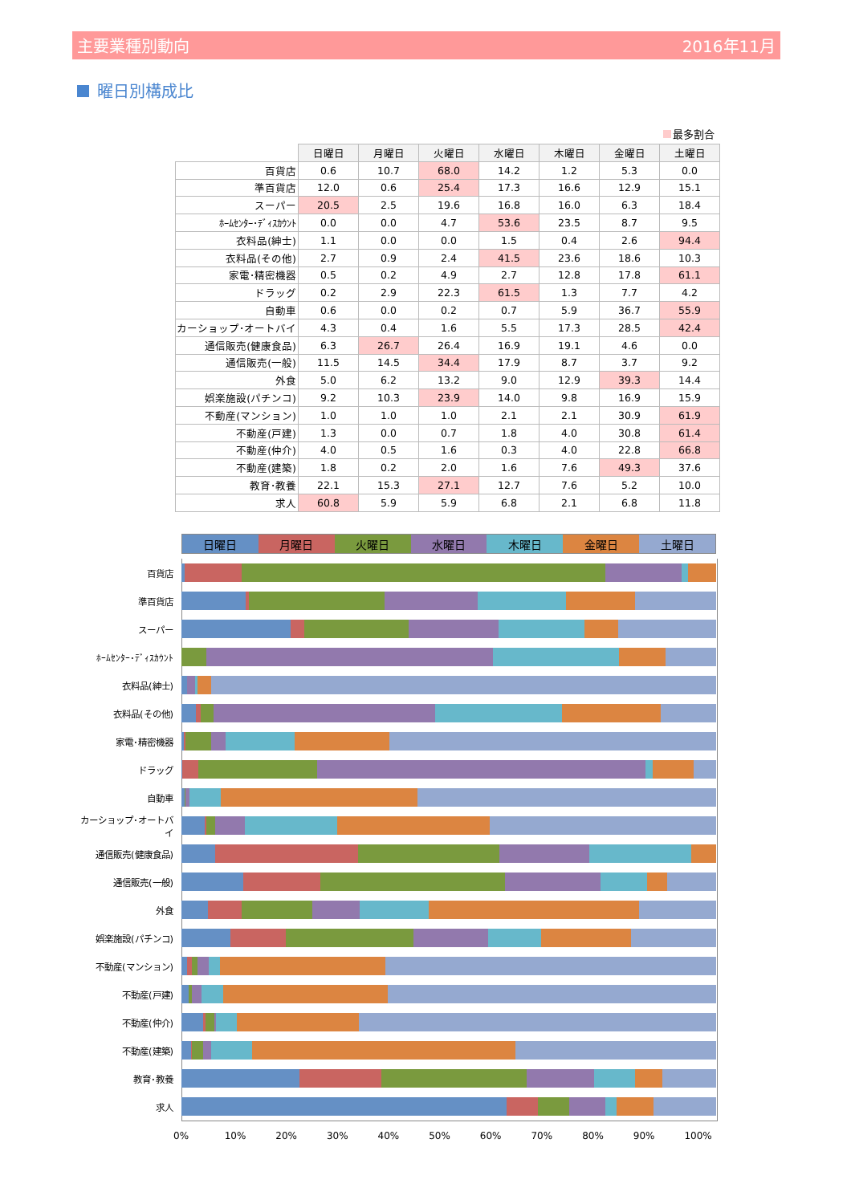主要業種別動向 2016年11月
曜日別構成比
最多割合
| | 日曜日 | 月曜日 | 火曜日 | 水曜日 | 木曜日 | 金曜日 | 土曜日 |
| --- | --- | --- | --- | --- | --- | --- | --- |
| 百貨店 | 0.6 | 10.7 | 68.0 | 14.2 | 1.2 | 5.3 | 0.0 |
| 準百貨店 | 12.0 | 0.6 | 25.4 | 17.3 | 16.6 | 12.9 | 15.1 |
| スーパー | 20.5 | 2.5 | 19.6 | 16.8 | 16.0 | 6.3 | 18.4 |
| ﾎｰﾑｾﾝﾀｰ･ﾃﾞｨｽｶｳﾝﾄ | 0.0 | 0.0 | 4.7 | 53.6 | 23.5 | 8.7 | 9.5 |
| 衣料品(紳士) | 1.1 | 0.0 | 0.0 | 1.5 | 0.4 | 2.6 | 94.4 |
| 衣料品(その他) | 2.7 | 0.9 | 2.4 | 41.5 | 23.6 | 18.6 | 10.3 |
| 家電･精密機器 | 0.5 | 0.2 | 4.9 | 2.7 | 12.8 | 17.8 | 61.1 |
| ドラッグ | 0.2 | 2.9 | 22.3 | 61.5 | 1.3 | 7.7 | 4.2 |
| 自動車 | 0.6 | 0.0 | 0.2 | 0.7 | 5.9 | 36.7 | 55.9 |
| カーショップ･オートバイ | 4.3 | 0.4 | 1.6 | 5.5 | 17.3 | 28.5 | 42.4 |
| 通信販売(健康食品) | 6.3 | 26.7 | 26.4 | 16.9 | 19.1 | 4.6 | 0.0 |
| 通信販売(一般) | 11.5 | 14.5 | 34.4 | 17.9 | 8.7 | 3.7 | 9.2 |
| 外食 | 5.0 | 6.2 | 13.2 | 9.0 | 12.9 | 39.3 | 14.4 |
| 娯楽施設(パチンコ) | 9.2 | 10.3 | 23.9 | 14.0 | 9.8 | 16.9 | 15.9 |
| 不動産(マンション) | 1.0 | 1.0 | 1.0 | 2.1 | 2.1 | 30.9 | 61.9 |
| 不動産(戸建) | 1.3 | 0.0 | 0.7 | 1.8 | 4.0 | 30.8 | 61.4 |
| 不動産(仲介) | 4.0 | 0.5 | 1.6 | 0.3 | 4.0 | 22.8 | 66.8 |
| 不動産(建築) | 1.8 | 0.2 | 2.0 | 1.6 | 7.6 | 49.3 | 37.6 |
| 教育･教養 | 22.1 | 15.3 | 27.1 | 12.7 | 7.6 | 5.2 | 10.0 |
| 求人 | 60.8 | 5.9 | 5.9 | 6.8 | 2.1 | 6.8 | 11.8 |
日曜日 月曜日 火曜日 水曜日 木曜日 金曜日 土曜日
百貨店
準百貨店
スーパー
ﾎｰﾑｾﾝﾀｰ･ﾃﾞｨｽｶｳﾝﾄ
衣料品(紳士)
衣料品(その他)
家電･精密機器
ドラッグ
自動車
カーショップ･オートバイ
通信販売(健康食品)
通信販売(一般)
外食
娯楽施設(パチンコ)
不動産(マンション)
不動産(戸建)
不動産(仲介)
不動産(建築)
教育･教養
求人
0% 10% 20% 30% 40% 50% 60% 70% 80% 90% 100%